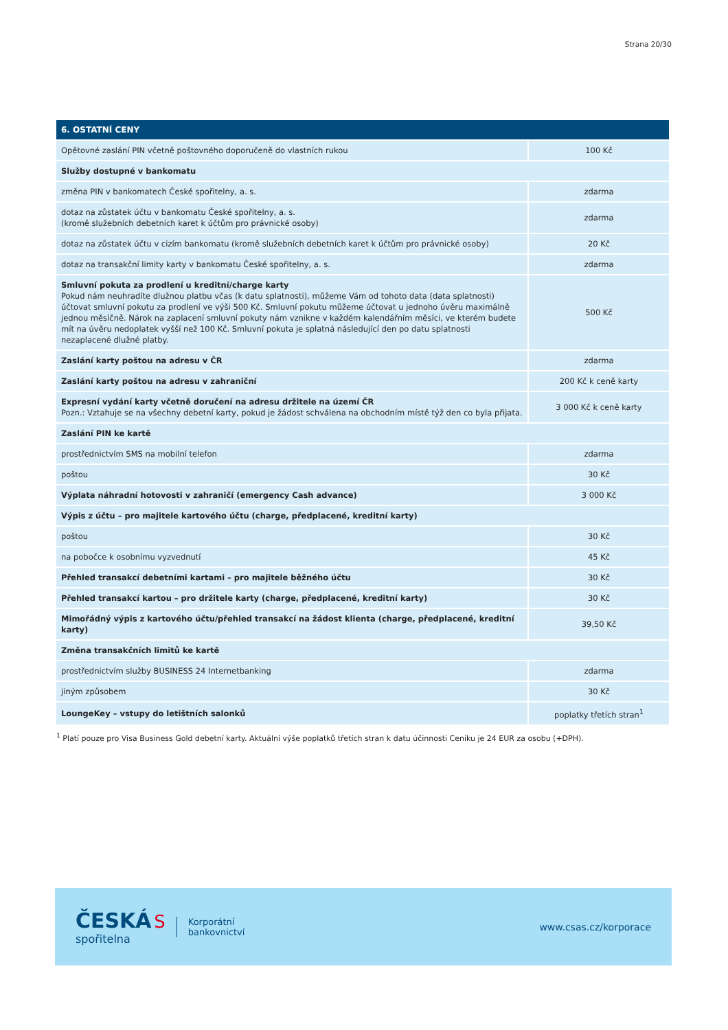Strana 20/30
| 6. OSTATNÍ CENY | |
| --- | --- |
| Opětovné zaslání PIN včetně poštovného doporučeně do vlastních rukou | 100 Kč |
| Služby dostupné v bankomatu | |
| změna PIN v bankomatech České spořitelny, a. s. | zdarma |
| dotaz na zůstatek účtu v bankomatu České spořitelny, a. s. (kromě služebních debetních karet k účtům pro právnické osoby) | zdarma |
| dotaz na zůstatek účtu v cizím bankomatu (kromě služebních debetních karet k účtům pro právnické osoby) | 20 Kč |
| dotaz na transakční limity karty v bankomatu České spořitelny, a. s. | zdarma |
| Smluvní pokuta za prodlení u kreditní/charge karty Pokud nám neuhradíte dlužnou platbu včas (k datu splatnosti), můžeme Vám od tohoto data (data splatnosti) účtovat smluvní pokutu za prodlení ve výši 500 Kč. Smluvní pokutu můžeme účtovat u jednoho úvěru maximálně jednou měsíčně. Nárok na zaplacení smluvní pokuty nám vznikne v každém kalendářním měsíci, ve kterém budete mít na úvěru nedoplatek vyšší než 100 Kč. Smluvní pokuta je splatná následující den po datu splatnosti nezaplacené dlužné platby. | 500 Kč |
| Zaslání karty poštou na adresu v ČR | zdarma |
| Zaslání karty poštou na adresu v zahraniční | 200 Kč k ceně karty |
| Expresní vydání karty včetně doručení na adresu držitele na území ČR Pozn.: Vztahuje se na všechny debetní karty, pokud je žádost schválena na obchodním místě týž den co byla přijata. | 3 000 Kč k ceně karty |
| Zaslání PIN ke kartě | |
| prostřednictvím SMS na mobilní telefon | zdarma |
| poštou | 30 Kč |
| Výplata náhradní hotovosti v zahraničí (emergency Cash advance) | 3 000 Kč |
| Výpis z účtu – pro majitele kartového účtu (charge, předplacené, kreditní karty) | |
| poštou | 30 Kč |
| na pobočce k osobnímu vyzvednutí | 45 Kč |
| Přehled transakcí debetními kartami – pro majitele běžného účtu | 30 Kč |
| Přehled transakcí kartou – pro držitele karty (charge, předplacené, kreditní karty) | 30 Kč |
| Mimořádný výpis z kartového účtu/přehled transakcí na žádost klienta (charge, předplacené, kreditní karty) | 39,50 Kč |
| Změna transakčních limitů ke kartě | |
| prostřednictvím služby BUSINESS 24 Internetbanking | zdarma |
| jiným způsobem | 30 Kč |
| LoungeKey – vstupy do letištních salonků | poplatky třetích stran<sup>1</sup> |
<sup>1</sup> Platí pouze pro Visa Business Gold debetní karty. Aktuální výše poplatků třetích stran k datu účinnosti Ceníku je 24 EUR za osobu (+DPH).
ČESKÁ S
spořitelna
Korporátní
bankovnictví
www.csas.cz/korporace